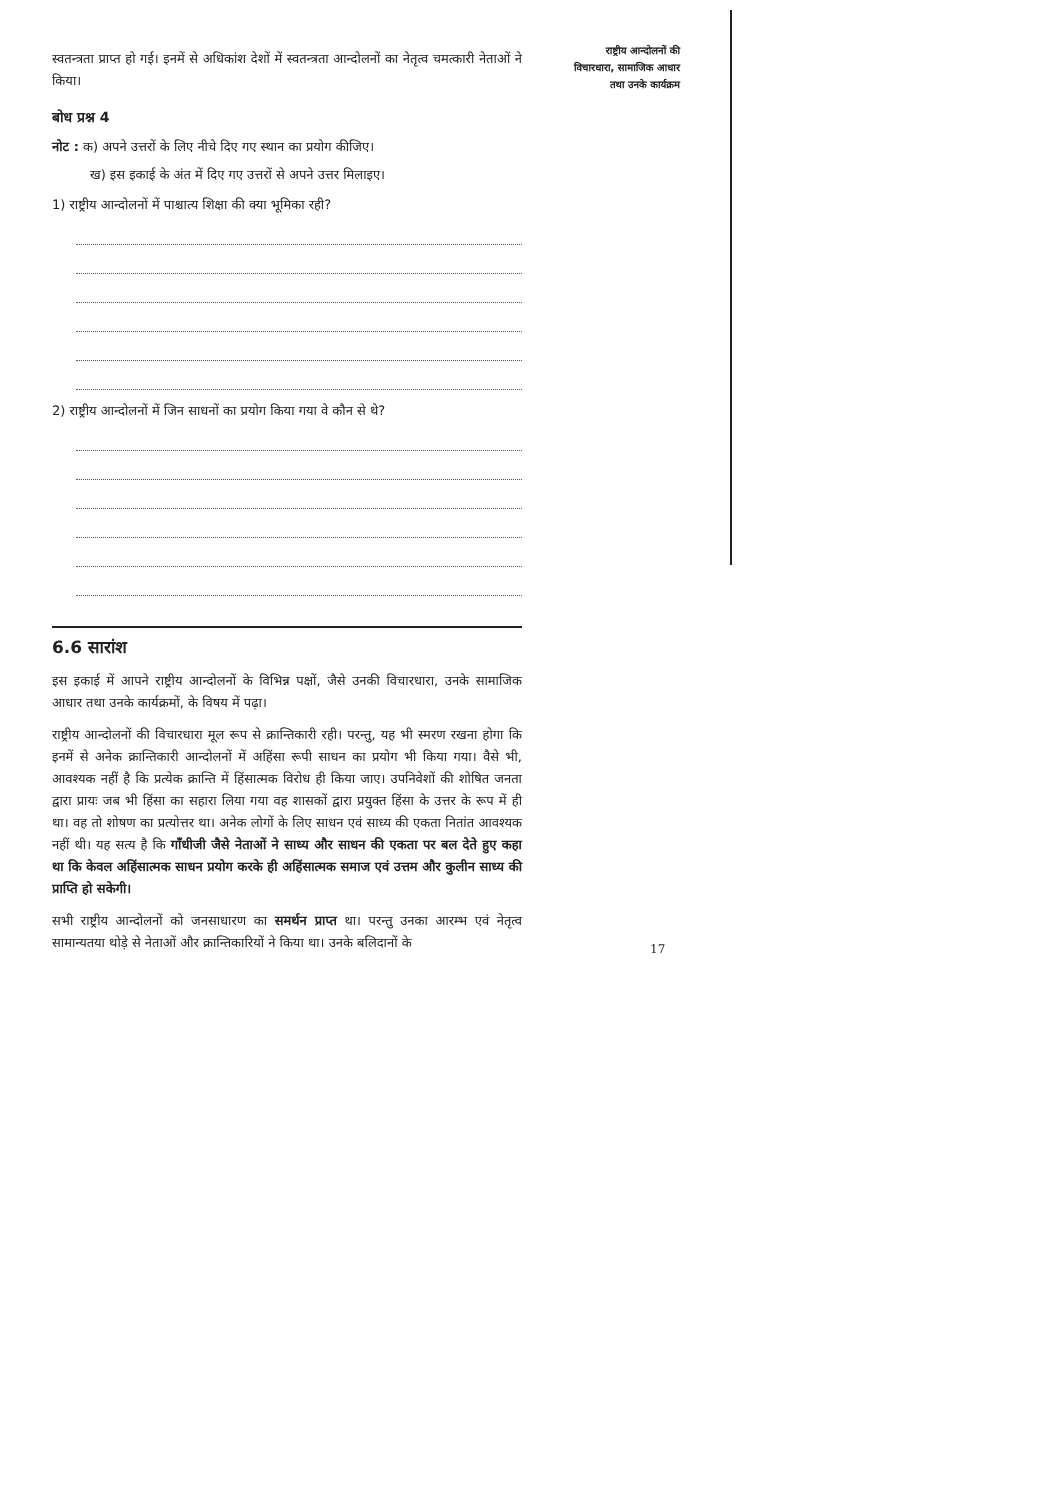स्वतन्त्रता प्राप्त हो गई। इनमें से अधिकांश देशों में स्वतन्त्रता आन्दोलनों का नेतृत्व चमत्कारी नेताओं ने किया।
बोध प्रश्न 4
नोट : क) अपने उत्तरों के लिए नीचे दिए गए स्थान का प्रयोग कीजिए।
ख) इस इकाई के अंत में दिए गए उत्तरों से अपने उत्तर मिलाइए।
1) राष्ट्रीय आन्दोलनों में पाश्चात्य शिक्षा की क्या भूमिका रही?
2) राष्ट्रीय आन्दोलनों में जिन साधनों का प्रयोग किया गया वे कौन से थे?
6.6 सारांश
इस इकाई में आपने राष्ट्रीय आन्दोलनों के विभिन्न पक्षों, जैसे उनकी विचारधारा, उनके सामाजिक आधार तथा उनके कार्यक्रमों, के विषय में पढ़ा।
राष्ट्रीय आन्दोलनों की विचारधारा मूल रूप से क्रान्तिकारी रही। परन्तु, यह भी स्मरण रखना होगा कि इनमें से अनेक क्रान्तिकारी आन्दोलनों में अहिंसा रूपी साधन का प्रयोग भी किया गया। वैसे भी, आवश्यक नहीं है कि प्रत्येक क्रान्ति में हिंसात्मक विरोध ही किया जाए। उपनिवेशों की शोषित जनता द्वारा प्रायः जब भी हिंसा का सहारा लिया गया वह शासकों द्वारा प्रयुक्त हिंसा के उत्तर के रूप में ही था। वह तो शोषण का प्रत्योत्तर था। अनेक लोगों के लिए साधन एवं साध्य की एकता नितांत आवश्यक नहीं थी। यह सत्य है कि गाँधीजी जैसे नेताओं ने साध्य और साधन की एकता पर बल देते हुए कहा था कि केवल अहिंसात्मक साधन प्रयोग करके ही अहिंसात्मक समाज एवं उत्तम और कुलीन साध्य की प्राप्ति हो सकेगी।
सभी राष्ट्रीय आन्दोलनों को जनसाधारण का समर्थन प्राप्त था। परन्तु उनका आरम्भ एवं नेतृत्व सामान्यतया थोड़े से नेताओं और क्रान्तिकारियों ने किया था। उनके बलिदानों के
राष्ट्रीय आन्दोलनों की
विचारधारा, सामाजिक आधार
तथा उनके कार्यक्रम
17